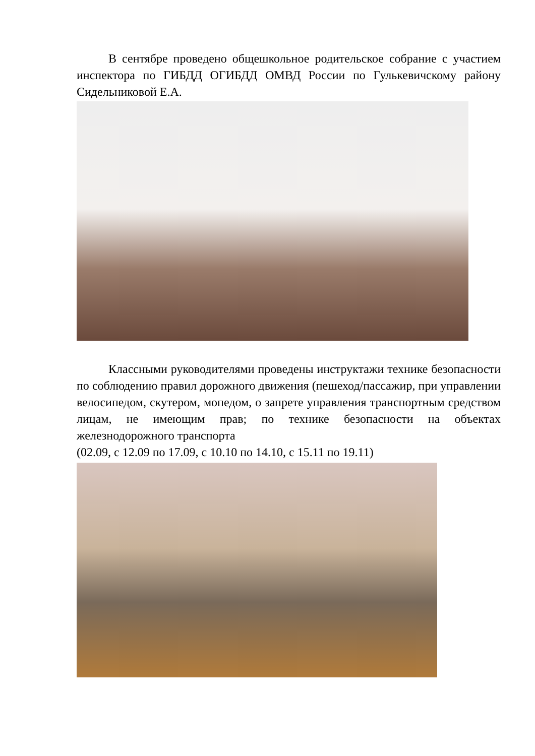В сентябре проведено общешкольное родительское собрание с участием инспектора по ГИБДД ОГИБДД ОМВД России по Гулькевичскому району Сидельниковой Е.А.
Классными руководителями проведены инструктажи технике безопасности по соблюдению правил дорожного движения (пешеход/пассажир, при управлении велосипедом, скутером, мопедом, о запрете управления транспортным средством лицам, не имеющим прав; по технике безопасности на объектах железнодорожного транспорта
(02.09, с 12.09 по 17.09, с 10.10 по 14.10, с 15.11 по 19.11)